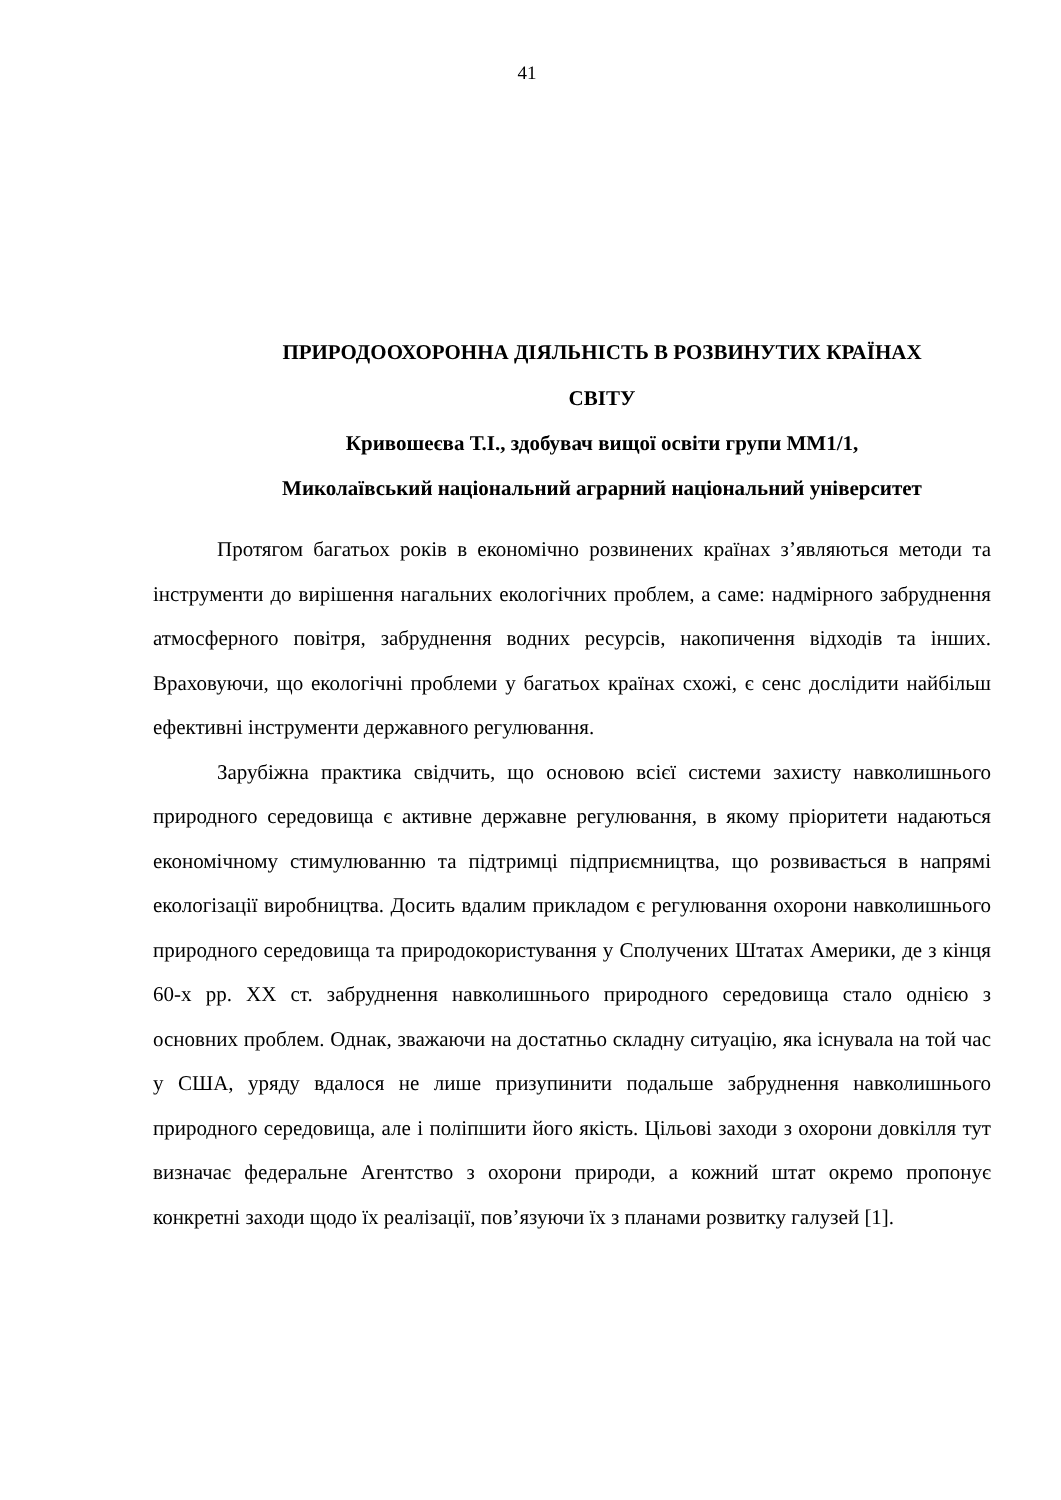41
ПРИРОДООХОРОННА ДІЯЛЬНІСТЬ В РОЗВИНУТИХ КРАЇНАХ
СВІТУ
Кривошеєва Т.І., здобувач вищої освіти групи ММ1/1,
Миколаївський національний аграрний національний університет
Протягом багатьох років в економічно розвинених країнах з’являються методи та інструменти до вирішення нагальних екологічних проблем, а саме: надмірного забруднення атмосферного повітря, забруднення водних ресурсів, накопичення відходів та інших. Враховуючи, що екологічні проблеми у багатьох країнах схожі, є сенс дослідити найбільш ефективні інструменти державного регулювання.
Зарубіжна практика свідчить, що основою всієї системи захисту навколишнього природного середовища є активне державне регулювання, в якому пріоритети надаються економічному стимулюванню та підтримці підприємництва, що розвивається в напрямі екологізації виробництва. Досить вдалим прикладом є регулювання охорони навколишнього природного середовища та природокористування у Сполучених Штатах Америки, де з кінця 60-х рр. XX ст. забруднення навколишнього природного середовища стало однією з основних проблем. Однак, зважаючи на достатньо складну ситуацію, яка існувала на той час у США, уряду вдалося не лише призупинити подальше забруднення навколишнього природного середовища, але і поліпшити його якість. Цільові заходи з охорони довкілля тут визначає федеральне Агентство з охорони природи, а кожний штат окремо пропонує конкретні заходи щодо їх реалізації, пов’язуючи їх з планами розвитку галузей [1].